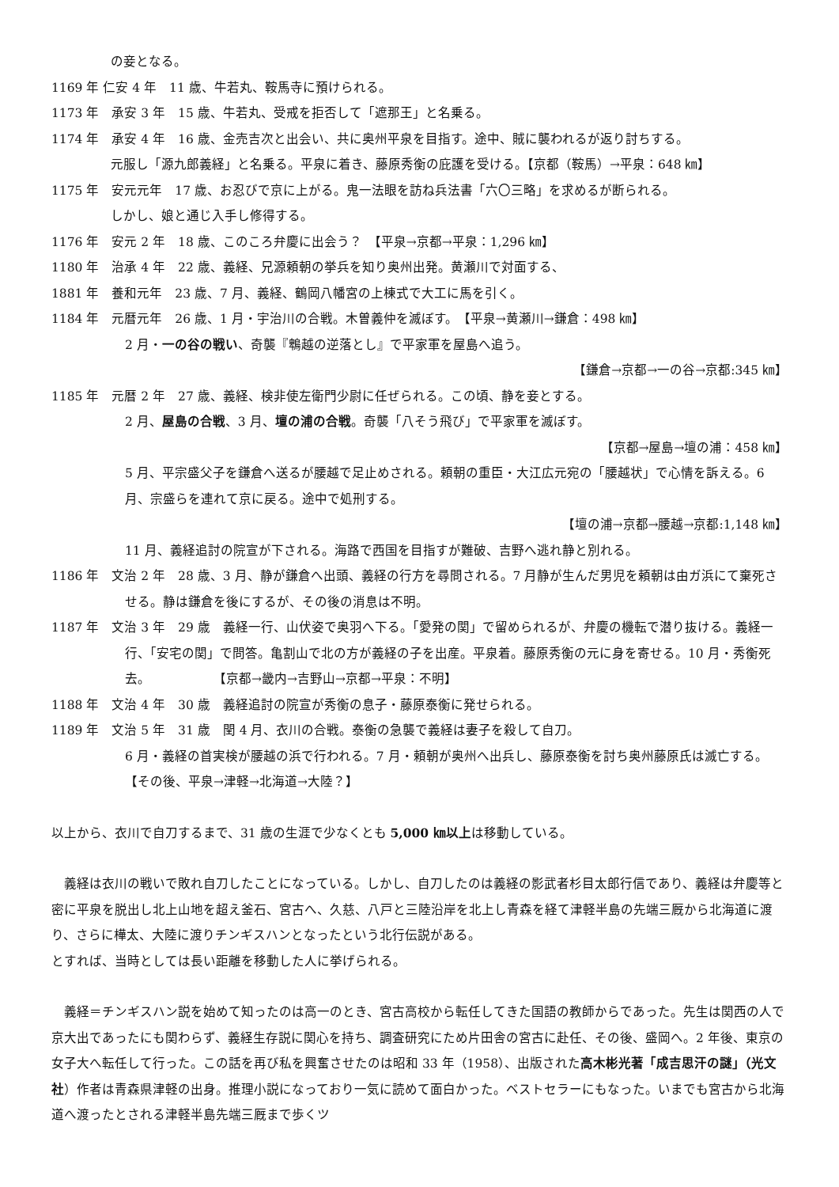の妾となる。
1169 年 仁安 4 年　11 歳、牛若丸、鞍馬寺に預けられる。
1173 年　承安 3 年　15 歳、牛若丸、受戒を拒否して「遮那王」と名乗る。
1174 年　承安 4 年　16 歳、金売吉次と出会い、共に奥州平泉を目指す。途中、賊に襲われるが返り討ちする。
元服し「源九郎義経」と名乗る。平泉に着き、藤原秀衡の庇護を受ける。【京都（鞍馬）→平泉：648 ㎞】
1175 年　安元元年　17 歳、お忍びで京に上がる。鬼一法眼を訪ね兵法書「六〇三略」を求めるが断られる。
しかし、娘と通じ入手し修得する。
1176 年　安元 2 年　18 歳、このころ弁慶に出会う？　【平泉→京都→平泉：1,296 ㎞】
1180 年　治承 4 年　22 歳、義経、兄源頼朝の挙兵を知り奥州出発。黄瀬川で対面する、
1881 年　養和元年　23 歳、7 月、義経、鶴岡八幡宮の上棟式で大工に馬を引く。
1184 年　元暦元年　26 歳、1 月・宇治川の合戦。木曽義仲を滅ぼす。　【平泉→黄瀬川→鎌倉：498 ㎞】
2 月・一の谷の戦い、奇襲『鵯越の逆落とし』で平家軍を屋島へ追う。
【鎌倉→京都→一の谷→京都:345 ㎞】
1185 年　元暦 2 年　27 歳、義経、検非使左衛門少尉に任ぜられる。この頃、静を妾とする。
2 月、屋島の合戦、3 月、壇の浦の合戦。奇襲「八そう飛び」で平家軍を滅ぼす。
【京都→屋島→壇の浦：458 ㎞】
5 月、平宗盛父子を鎌倉へ送るが腰越で足止めされる。頼朝の重臣・大江広元宛の「腰越状」で心情を訴える。6 月、宗盛らを連れて京に戻る。途中で処刑する。
【壇の浦→京都→腰越→京都:1,148 ㎞】
11 月、義経追討の院宣が下される。海路で西国を目指すが難破、吉野へ逃れ静と別れる。
1186 年　文治 2 年　28 歳、3 月、静が鎌倉へ出頭、義経の行方を尋問される。7 月静が生んだ男児を頼朝は由ガ浜にて棄死させる。静は鎌倉を後にするが、その後の消息は不明。
1187 年　文治 3 年　29 歳　義経一行、山伏姿で奥羽へ下る。「愛発の関」で留められるが、弁慶の機転で潜り抜ける。義経一行、「安宅の関」で問答。亀割山で北の方が義経の子を出産。平泉着。藤原秀衡の元に身を寄せる。10 月・秀衡死去。　　　　　　【京都→畿内→吉野山→京都→平泉：不明】
1188 年　文治 4 年　30 歳　義経追討の院宣が秀衡の息子・藤原泰衡に発せられる。
1189 年　文治 5 年　31 歳　閏 4 月、衣川の合戦。泰衡の急襲で義経は妻子を殺して自刀。
6 月・義経の首実検が腰越の浜で行われる。7 月・頼朝が奥州へ出兵し、藤原泰衡を討ち奥州藤原氏は滅亡する。　　　　　　　　　　【その後、平泉→津軽→北海道→大陸？】
以上から、衣川で自刀するまで、31 歳の生涯で少なくとも 5,000 ㎞以上は移動している。
　義経は衣川の戦いで敗れ自刀したことになっている。しかし、自刀したのは義経の影武者杉目太郎行信であり、義経は弁慶等と密に平泉を脱出し北上山地を超え釜石、宮古へ、久慈、八戸と三陸沿岸を北上し青森を経て津軽半島の先端三厩から北海道に渡り、さらに樺太、大陸に渡りチンギスハンとなったという北行伝説がある。
とすれば、当時としては長い距離を移動した人に挙げられる。
　義経＝チンギスハン説を始めて知ったのは高一のとき、宮古高校から転任してきた国語の教師からであった。先生は関西の人で京大出であったにも関わらず、義経生存説に関心を持ち、調査研究にため片田舎の宮古に赴任、その後、盛岡へ。2 年後、東京の女子大へ転任して行った。この話を再び私を興奮させたのは昭和 33 年（1958）、出版された高木彬光著「成吉思汗の謎」（光文社）作者は青森県津軽の出身。推理小説になっており一気に読めて面白かった。ベストセラーにもなった。いまでも宮古から北海道へ渡ったとされる津軽半島先端三厩まで歩くツ